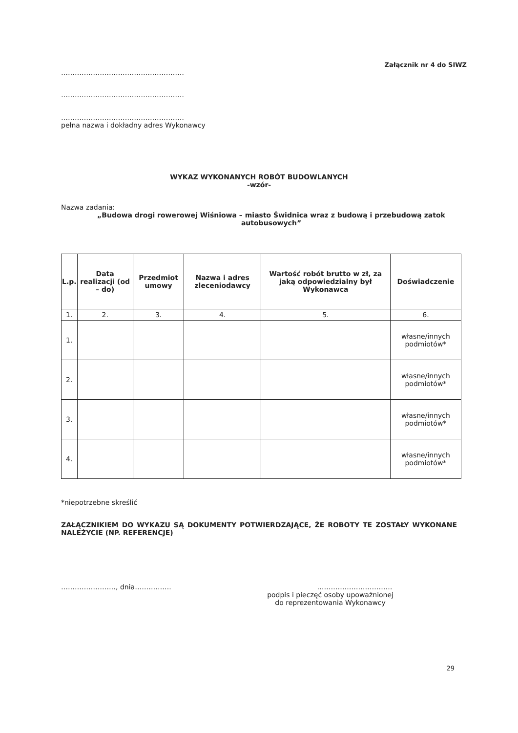Załącznik nr 4 do SIWZ
………………………………………………
………………………………………………
………………………………………………
pełna nazwa i dokładny adres Wykonawcy
WYKAZ WYKONANYCH ROBÓT BUDOWLANYCH
-wzór-
Nazwa zadania:
„Budowa drogi rowerowej Wiśniowa – miasto Świdnica wraz z budową i przebudową zatok autobusowych”
| L.p. | Data realizacji (od – do) | Przedmiot umowy | Nazwa i adres zleceniodawcy | Wartość robót brutto w zł, za jaką odpowiedzialny był Wykonawca | Doświadczenie |
| --- | --- | --- | --- | --- | --- |
| 1. | 2. | 3. | 4. | 5. | 6. |
| 1. | | | | | własne/innych podmiotów* |
| 2. | | | | | własne/innych podmiotów* |
| 3. | | | | | własne/innych podmiotów* |
| 4. | | | | | własne/innych podmiotów* |
*niepotrzebne skreślić
ZAŁĄCZNIKIEM DO WYKAZU SĄ DOKUMENTY POTWIERDZAJĄCE, ŻE ROBOTY TE ZOSTAŁY WYKONANE NALEŻYCIE (NP. REFERENCJE)
……………………, dnia……………. ……………………………
podpis i pieczęć osoby upoważnionej
do reprezentowania Wykonawcy
29